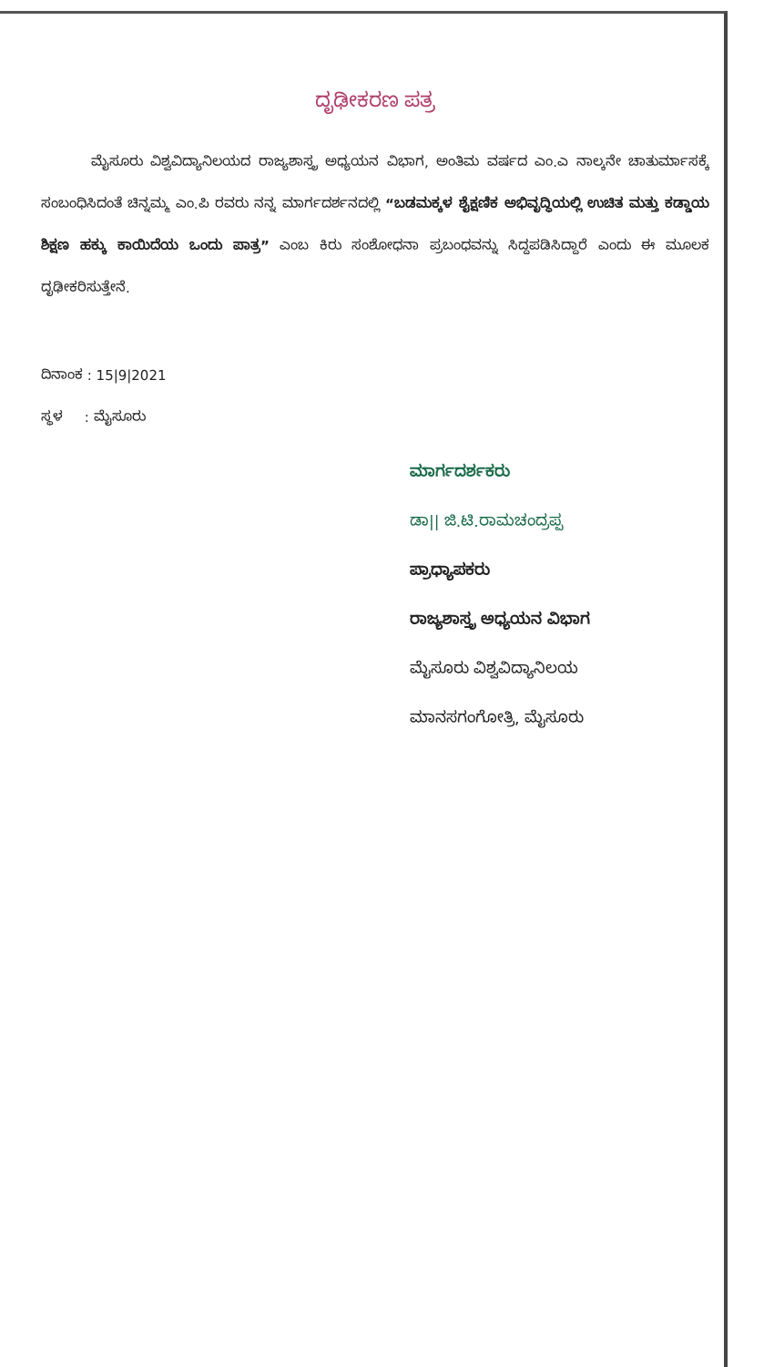ದೃಢೀಕರಣ ಪತ್ರ
ಮೈಸೂರು ವಿಶ್ವವಿದ್ಯಾನಿಲಯದ ರಾಜ್ಯಶಾಸ್ತ್ರ ಅಧ್ಯಯನ ವಿಭಾಗ, ಅಂತಿಮ ವರ್ಷದ ಎಂ.ಎ ನಾಲ್ಕನೇ ಚಾತುರ್ಮಾಸಕ್ಕೆ ಸಂಬಂಧಿಸಿದಂತೆ ಚಿನ್ನಮ್ಮ ಎಂ.ಪಿ ರವರು ನನ್ನ ಮಾರ್ಗದರ್ಶನದಲ್ಲಿ “ಬಡಮಕ್ಕಳ ಶೈಕ್ಷಣಿಕ ಅಭಿವೃದ್ಧಿಯಲ್ಲಿ ಉಚಿತ ಮತ್ತು ಕಡ್ಡಾಯ ಶಿಕ್ಷಣ ಹಕ್ಕು ಕಾಯಿದೆಯ ಒಂದು ಪಾತ್ರ” ಎಂಬ ಕಿರು ಸಂಶೋಧನಾ ಪ್ರಬಂಧವನ್ನು ಸಿದ್ದಪಡಿಸಿದ್ದಾರೆ ಎಂದು ಈ ಮೂಲಕ ದೃಢೀಕರಿಸುತ್ತೇನೆ.
ದಿನಾಂಕ : 15|9|2021
ಸ್ಥಳ : ಮೈಸೂರು
ಮಾರ್ಗದರ್ಶಕರು
ಡಾ|| ಜಿ.ಟಿ.ರಾಮಚಂದ್ರಪ್ಪ
ಪ್ರಾಧ್ಯಾಪಕರು
ರಾಜ್ಯಶಾಸ್ತ್ರ ಅಧ್ಯಯನ ವಿಭಾಗ
ಮೈಸೂರು ವಿಶ್ವವಿದ್ಯಾನಿಲಯ
ಮಾನಸಗಂಗೋತ್ರಿ, ಮೈಸೂರು